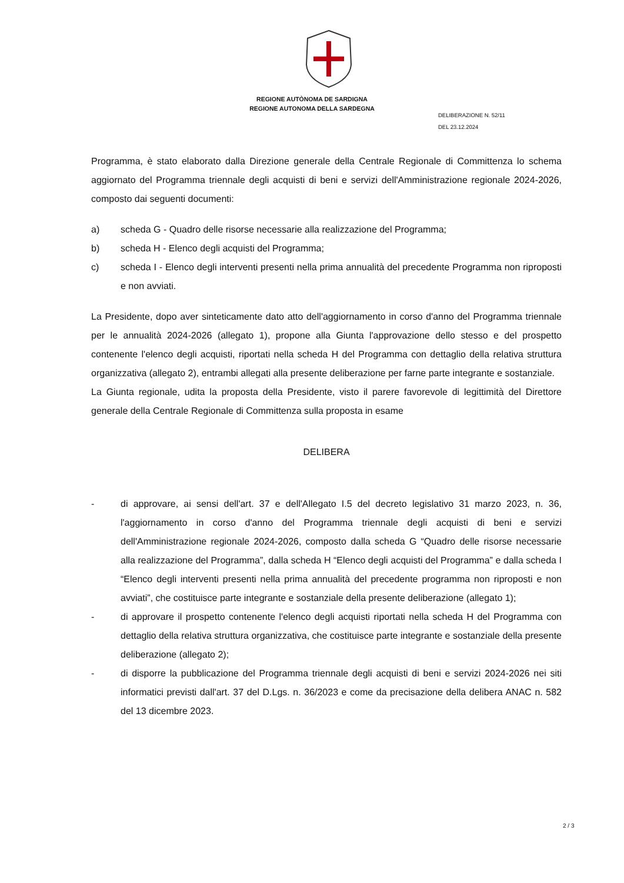REGIONE AUTÒNOMA DE SARDIGNA
REGIONE AUTONOMA DELLA SARDEGNA
DELIBERAZIONE N. 52/11
DEL 23.12.2024
Programma, è stato elaborato dalla Direzione generale della Centrale Regionale di Committenza lo schema aggiornato del Programma triennale degli acquisti di beni e servizi dell'Amministrazione regionale 2024-2026, composto dai seguenti documenti:
a) scheda G - Quadro delle risorse necessarie alla realizzazione del Programma;
b) scheda H - Elenco degli acquisti del Programma;
c) scheda I - Elenco degli interventi presenti nella prima annualità del precedente Programma non riproposti e non avviati.
La Presidente, dopo aver sinteticamente dato atto dell'aggiornamento in corso d'anno del Programma triennale per le annualità 2024-2026 (allegato 1), propone alla Giunta l'approvazione dello stesso e del prospetto contenente l'elenco degli acquisti, riportati nella scheda H del Programma con dettaglio della relativa struttura organizzativa (allegato 2), entrambi allegati alla presente deliberazione per farne parte integrante e sostanziale.
La Giunta regionale, udita la proposta della Presidente, visto il parere favorevole di legittimità del Direttore generale della Centrale Regionale di Committenza sulla proposta in esame
DELIBERA
- di approvare, ai sensi dell'art. 37 e dell'Allegato I.5 del decreto legislativo 31 marzo 2023, n. 36, l'aggiornamento in corso d'anno del Programma triennale degli acquisti di beni e servizi dell'Amministrazione regionale 2024-2026, composto dalla scheda G “Quadro delle risorse necessarie alla realizzazione del Programma”, dalla scheda H “Elenco degli acquisti del Programma” e dalla scheda I “Elenco degli interventi presenti nella prima annualità del precedente programma non riproposti e non avviati”, che costituisce parte integrante e sostanziale della presente deliberazione (allegato 1);
- di approvare il prospetto contenente l'elenco degli acquisti riportati nella scheda H del Programma con dettaglio della relativa struttura organizzativa, che costituisce parte integrante e sostanziale della presente deliberazione (allegato 2);
- di disporre la pubblicazione del Programma triennale degli acquisti di beni e servizi 2024-2026 nei siti informatici previsti dall'art. 37 del D.Lgs. n. 36/2023 e come da precisazione della delibera ANAC n. 582 del 13 dicembre 2023.
2 / 3